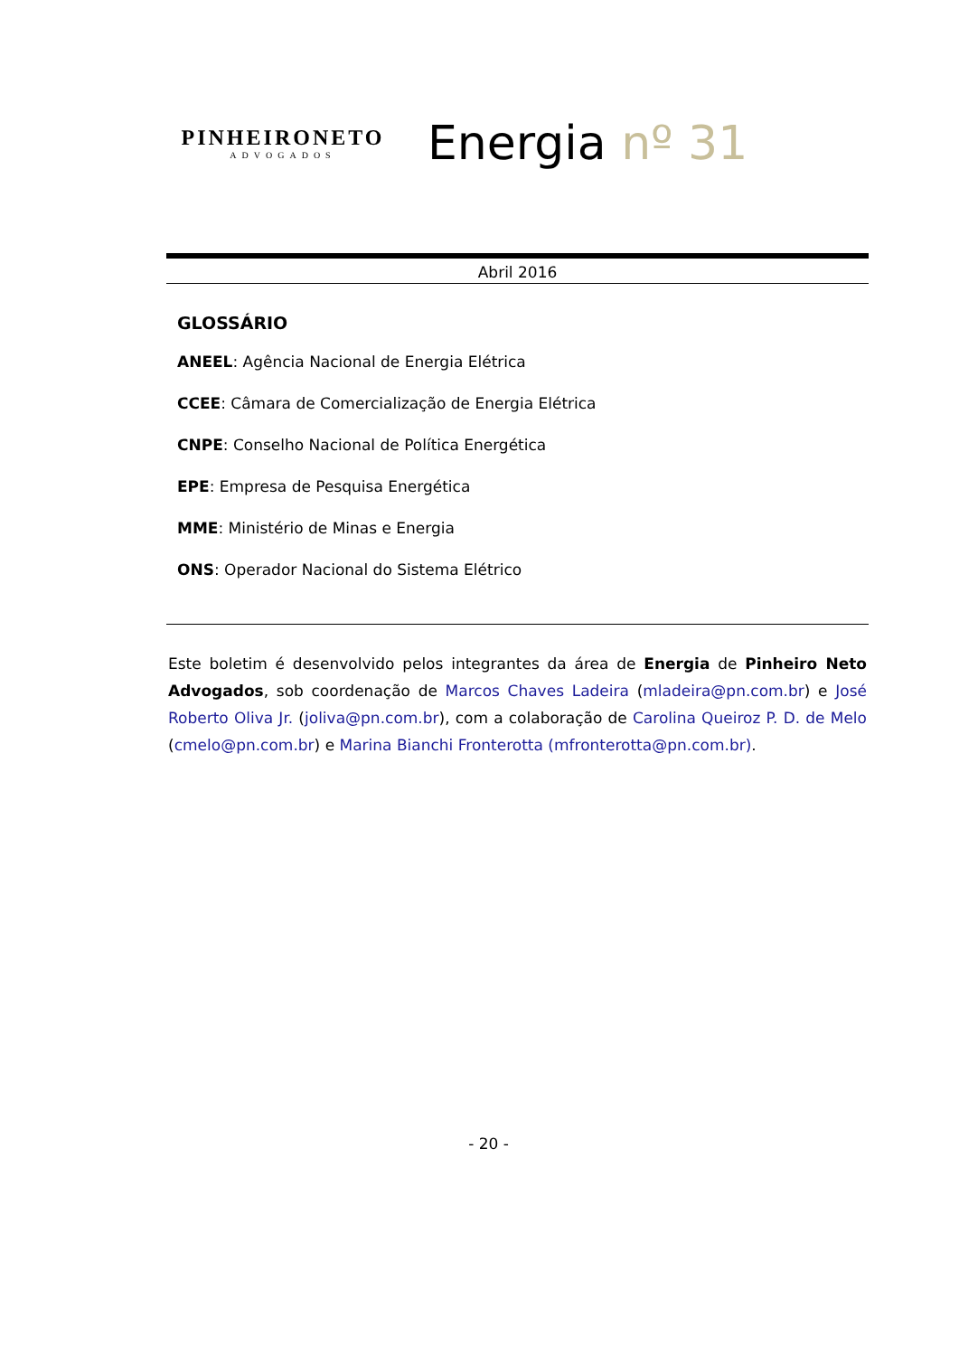PINHEIRONETO
ADVOGADOS
Energia nº 31
Abril 2016
GLOSSÁRIO
ANEEL: Agência Nacional de Energia Elétrica
CCEE: Câmara de Comercialização de Energia Elétrica
CNPE: Conselho Nacional de Política Energética
EPE: Empresa de Pesquisa Energética
MME: Ministério de Minas e Energia
ONS: Operador Nacional do Sistema Elétrico
Este boletim é desenvolvido pelos integrantes da área de Energia de Pinheiro Neto Advogados, sob coordenação de Marcos Chaves Ladeira (mladeira@pn.com.br) e José Roberto Oliva Jr. (joliva@pn.com.br), com a colaboração de Carolina Queiroz P. D. de Melo (cmelo@pn.com.br) e Marina Bianchi Fronterotta (mfronterotta@pn.com.br).
- 20 -